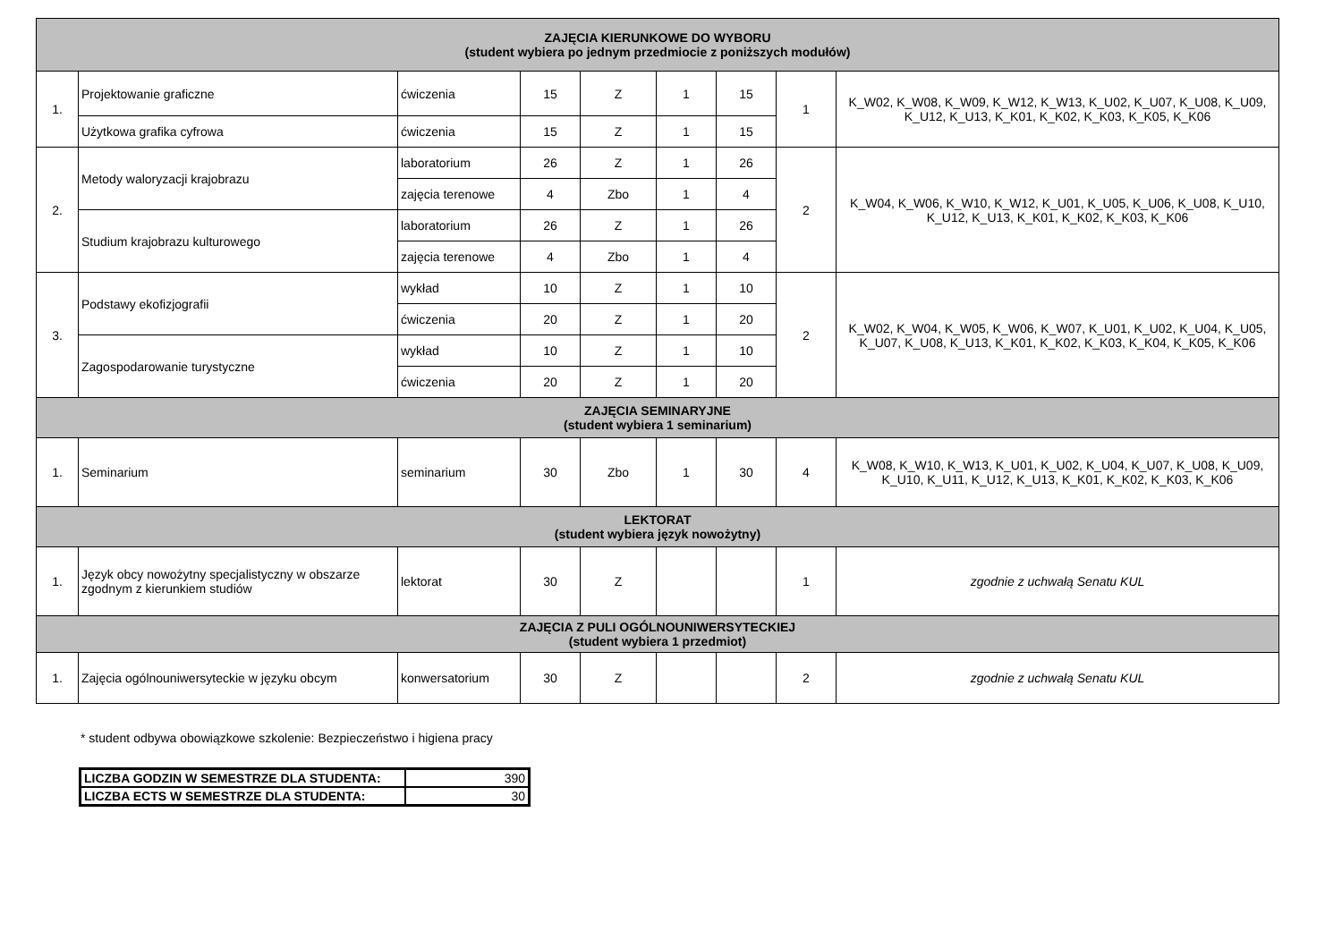| ZAJĘCIA KIERUNKOWE DO WYBORU (student wybiera po jednym przedmiocie z poniższych modułów) | | | | | | | | |
| 1. | Projektowanie graficzne | ćwiczenia | 15 | Z | 1 | 15 | 1 | K_W02, K_W08, K_W09, K_W12, K_W13, K_U02, K_U07, K_U08, K_U09, K_U12, K_U13, K_K01, K_K02, K_K03, K_K05, K_K06 |
| | Użytkowa grafika cyfrowa | ćwiczenia | 15 | Z | 1 | 15 | | |
| 2. | Metody waloryzacji krajobrazu | laboratorium | 26 | Z | 1 | 26 | 2 | K_W04, K_W06, K_W10, K_W12, K_U01, K_U05, K_U06, K_U08, K_U10, K_U12, K_U13, K_K01, K_K02, K_K03, K_K06 |
| | | zajęcia terenowe | 4 | Zbo | 1 | 4 | | |
| | Studium krajobrazu kulturowego | laboratorium | 26 | Z | 1 | 26 | | |
| | | zajęcia terenowe | 4 | Zbo | 1 | 4 | | |
| 3. | Podstawy ekofizjografii | wykład | 10 | Z | 1 | 10 | 2 | K_W02, K_W04, K_W05, K_W06, K_W07, K_U01, K_U02, K_U04, K_U05, K_U07, K_U08, K_U13, K_K01, K_K02, K_K03, K_K04, K_K05, K_K06 |
| | | ćwiczenia | 20 | Z | 1 | 20 | | |
| | Zagospodarowanie turystyczne | wykład | 10 | Z | 1 | 10 | | |
| | | ćwiczenia | 20 | Z | 1 | 20 | | |
| ZAJĘCIA SEMINARYJNE (student wybiera 1 seminarium) | | | | | | | | |
| 1. | Seminarium | seminarium | 30 | Zbo | 1 | 30 | 4 | K_W08, K_W10, K_W13, K_U01, K_U02, K_U04, K_U07, K_U08, K_U09, K_U10, K_U11, K_U12, K_U13, K_K01, K_K02, K_K03, K_K06 |
| LEKTORAT (student wybiera język nowożytny) | | | | | | | | |
| 1. | Język obcy nowożytny specjalistyczny w obszarze zgodnym z kierunkiem studiów | lektorat | 30 | Z | | | 1 | zgodnie z uchwałą Senatu KUL |
| ZAJĘCIA Z PULI OGÓLNOUNIWERSYTECKIEJ (student wybiera 1 przedmiot) | | | | | | | | |
| 1. | Zajęcia ogólnouniwersyteckie w języku obcym | konwersatorium | 30 | Z | | | 2 | zgodnie z uchwałą Senatu KUL |
* student odbywa obowiązkowe szkolenie: Bezpieczeństwo i higiena pracy
| LICZBA GODZIN W SEMESTRZE DLA STUDENTA: | 390 |
| LICZBA ECTS W SEMESTRZE DLA STUDENTA: | 30 |